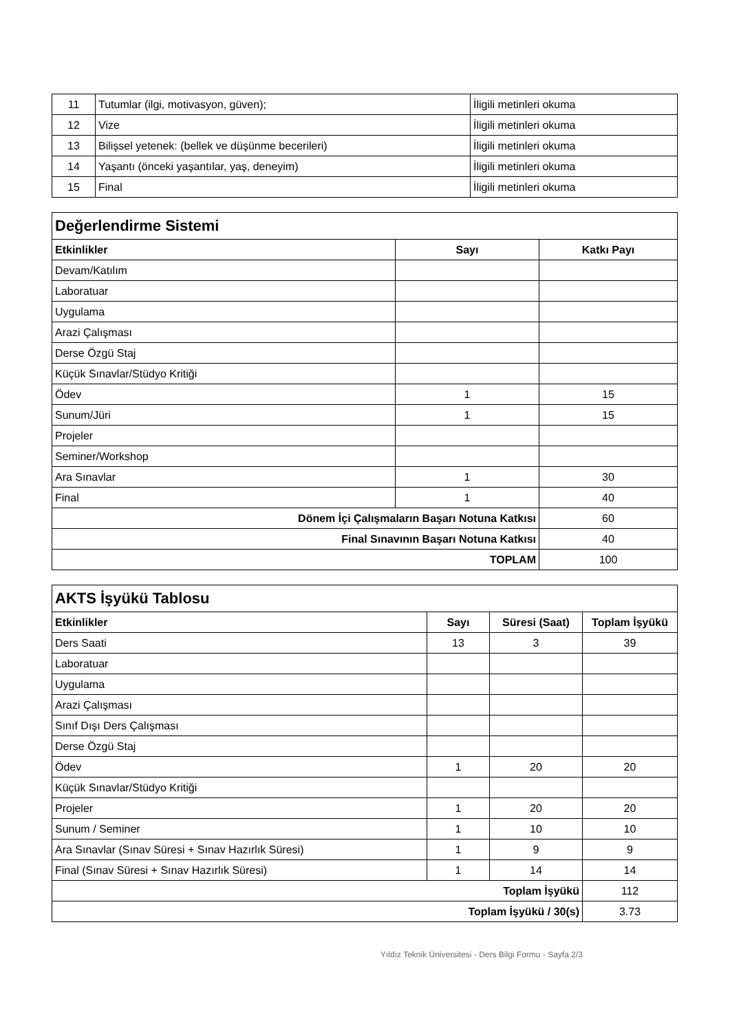| 11 | Tutumlar (ilgi, motivasyon, güven); | İligili metinleri okuma |
| 12 | Vize | İligili metinleri okuma |
| 13 | Bilişsel yetenek: (bellek ve düşünme becerileri) | İligili metinleri okuma |
| 14 | Yaşantı (önceki yaşantılar, yaş, deneyim) | İligili metinleri okuma |
| 15 | Final | İligili metinleri okuma |
| Değerlendirme Sistemi | | |
| Etkinlikler | Sayı | Katkı Payı |
| Devam/Katılım | | |
| Laboratuar | | |
| Uygulama | | |
| Arazi Çalışması | | |
| Derse Özgü Staj | | |
| Küçük Sınavlar/Stüdyo Kritiği | | |
| Ödev | 1 | 15 |
| Sunum/Jüri | 1 | 15 |
| Projeler | | |
| Seminer/Workshop | | |
| Ara Sınavlar | 1 | 30 |
| Final | 1 | 40 |
| Dönem İçi Çalışmaların Başarı Notuna Katkısı | | 60 |
| Final Sınavının Başarı Notuna Katkısı | | 40 |
| TOPLAM | | 100 |
| AKTS İşyükü Tablosu | | | |
| Etkinlikler | Sayı | Süresi (Saat) | Toplam İşyükü |
| Ders Saati | 13 | 3 | 39 |
| Laboratuar | | | |
| Uygulama | | | |
| Arazi Çalışması | | | |
| Sınıf Dışı Ders Çalışması | | | |
| Derse Özgü Staj | | | |
| Ödev | 1 | 20 | 20 |
| Küçük Sınavlar/Stüdyo Kritiği | | | |
| Projeler | 1 | 20 | 20 |
| Sunum / Seminer | 1 | 10 | 10 |
| Ara Sınavlar (Sınav Süresi + Sınav Hazırlık Süresi) | 1 | 9 | 9 |
| Final (Sınav Süresi + Sınav Hazırlık Süresi) | 1 | 14 | 14 |
| Toplam İşyükü | | | 112 |
| Toplam İşyükü / 30(s) | | | 3.73 |
Yıldız Teknik Üniversitesi - Ders Bilgi Formu - Sayfa 2/3